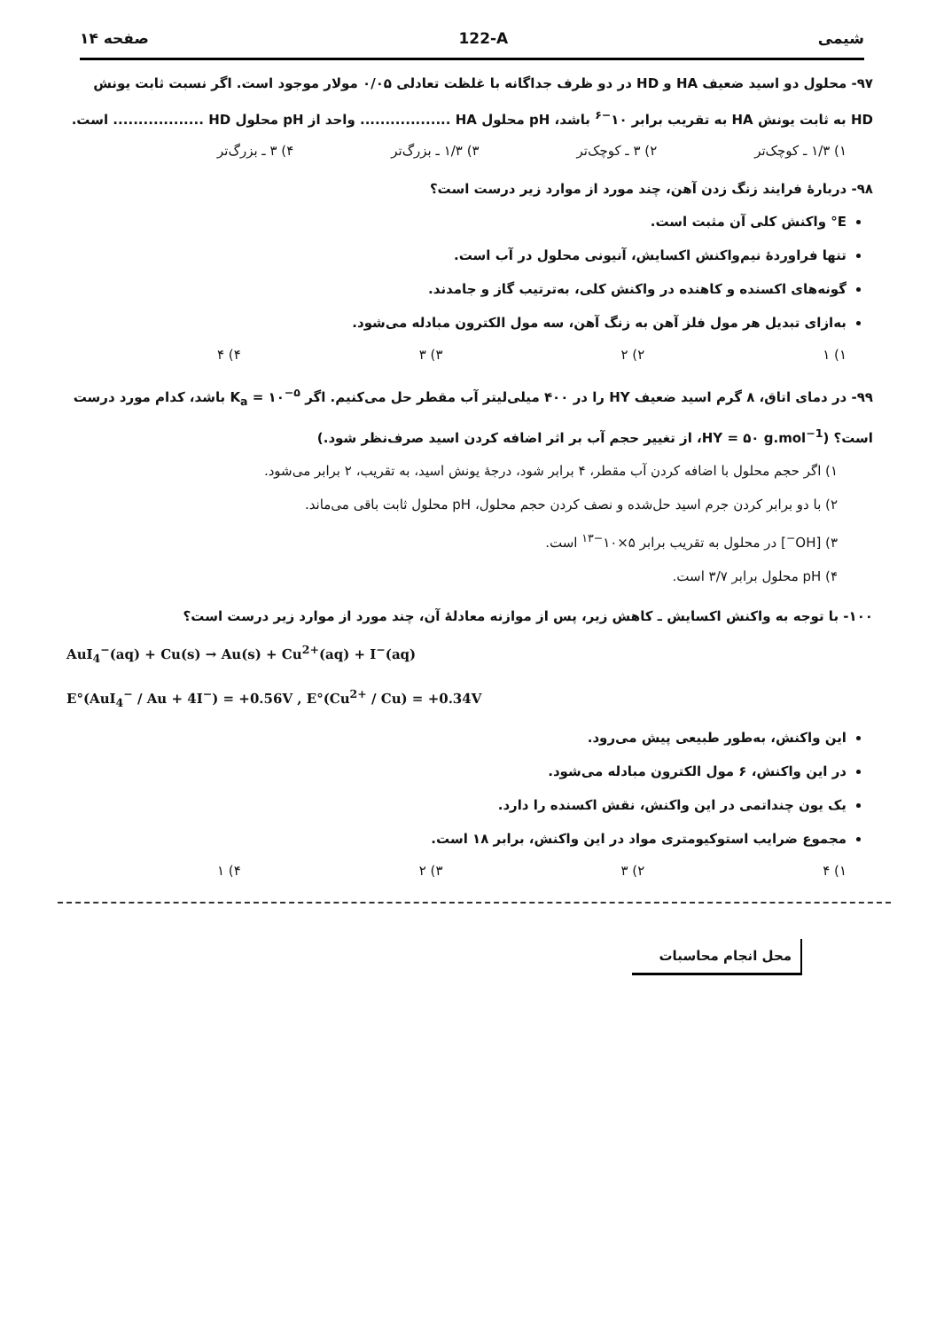شیمی 122-A صفحه ۱۴
۹۷- محلول دو اسید ضعیف HA و HD در دو ظرف جداگانه با غلظت تعادلی ۰/۰۵ مولار موجود است. اگر نسبت ثابت یونش HD به ثابت یونش HA به تقریب برابر ۱۰<sup>−۶</sup> باشد، pH محلول HA .................. واحد از pH محلول HD .................. است.
۱) ۱/۳ ـ کوچک‌تر ۲) ۳ ـ کوچک‌تر ۳) ۱/۳ ـ بزرگ‌تر ۴) ۳ ـ بزرگ‌تر
۹۸- دربارهٔ فرایند زنگ زدن آهن، چند مورد از موارد زیر درست است؟
E° واکنش کلی آن مثبت است.
تنها فراوردهٔ نیم‌واکنش اکسایش، آنیونی محلول در آب است.
گونه‌های اکسنده و کاهنده در واکنش کلی، به‌ترتیب گاز و جامدند.
به‌ازای تبدیل هر مول فلز آهن به زنگ آهن، سه مول الکترون مبادله می‌شود.
۱) ۱ ۲) ۲ ۳) ۳ ۴) ۴
۹۹- در دمای اتاق، ۸ گرم اسید ضعیف HY را در ۴۰۰ میلی‌لیتر آب مقطر حل می‌کنیم. اگر K<sub>a</sub> = ۱۰<sup>−۵</sup> باشد، کدام مورد درست است؟ (HY = ۵۰ g.mol<sup>−1</sup>، از تغییر حجم آب بر اثر اضافه کردن اسید صرف‌نظر شود.)
۱) اگر حجم محلول با اضافه کردن آب مقطر، ۴ برابر شود، درجهٔ یونش اسید، به تقریب، ۲ برابر می‌شود.
۲) با دو برابر کردن جرم اسید حل‌شده و نصف کردن حجم محلول، pH محلول ثابت باقی می‌ماند.
۳) [OH<sup>−</sup>] در محلول به تقریب برابر ۵×۱۰<sup>−۱۳</sup> است.
۴) pH محلول برابر ۳/۷ است.
۱۰۰- با توجه به واکنش اکسایش ـ کاهش زیر، پس از موازنه معادلهٔ آن، چند مورد از موارد زیر درست است؟
AuI<sub>4</sub><sup>−</sup>(aq) + Cu(s) → Au(s) + Cu<sup>2+</sup>(aq) + I<sup>−</sup>(aq)
E°(AuI<sub>4</sub><sup>−</sup> / Au + 4I<sup>−</sup>) = +0.56V , E°(Cu<sup>2+</sup> / Cu) = +0.34V
این واکنش، به‌طور طبیعی پیش می‌رود.
در این واکنش، ۶ مول الکترون مبادله می‌شود.
یک یون چنداتمی در این واکنش، نقش اکسنده را دارد.
مجموع ضرایب استوکیومتری مواد در این واکنش، برابر ۱۸ است.
۱) ۴ ۲) ۳ ۳) ۲ ۴) ۱
محل انجام محاسبات